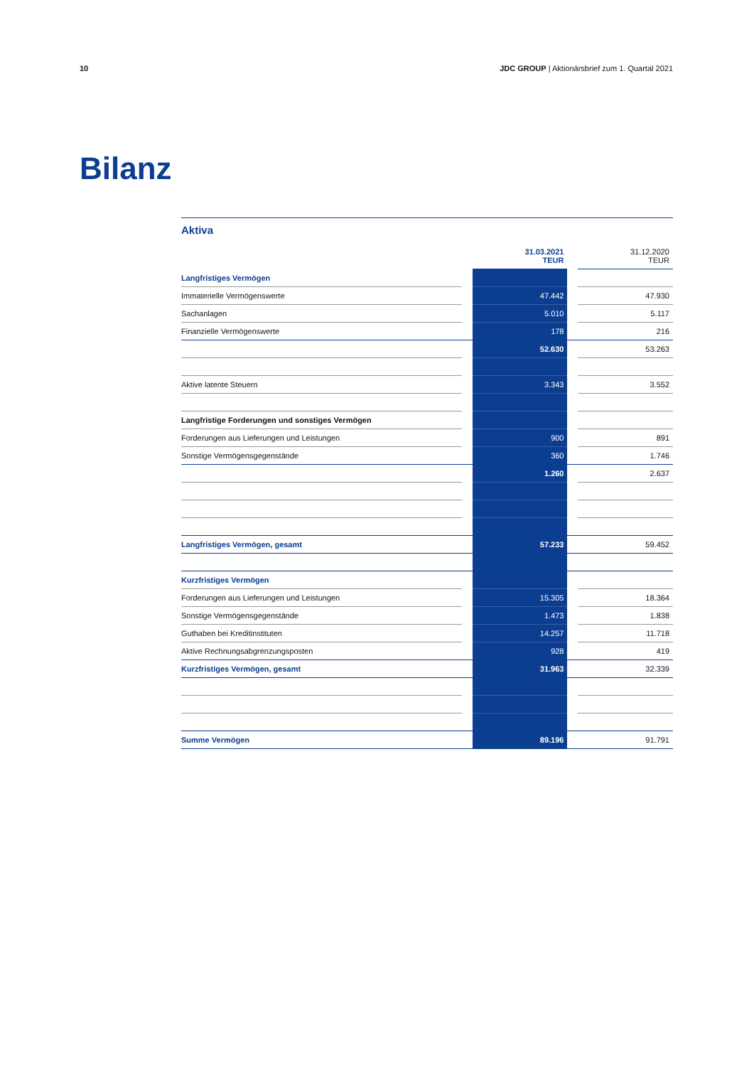10 JDC GROUP | Aktionärsbrief zum 1. Quartal 2021
Bilanz
Aktiva
| | | 31.03.2021 TEUR | | 31.12.2020 TEUR |
| --- | --- | --- | --- | --- |
| Langfristiges Vermögen | | | | |
| Immaterielle Vermögenswerte | | 47.442 | | 47.930 |
| Sachanlagen | | 5.010 | | 5.117 |
| Finanzielle Vermögenswerte | | 178 | | 216 |
| | | 52.630 | | 53.263 |
| Aktive latente Steuern | | 3.343 | | 3.552 |
| Langfristige Forderungen und sonstiges Vermögen | | | | |
| Forderungen aus Lieferungen und Leistungen | | 900 | | 891 |
| Sonstige Vermögensgegenstände | | 360 | | 1.746 |
| | | 1.260 | | 2.637 |
| Langfristiges Vermögen, gesamt | | 57.233 | | 59.452 |
| Kurzfristiges Vermögen | | | | |
| Forderungen aus Lieferungen und Leistungen | | 15.305 | | 18.364 |
| Sonstige Vermögensgegenstände | | 1.473 | | 1.838 |
| Guthaben bei Kreditinstituten | | 14.257 | | 11.718 |
| Aktive Rechnungsabgrenzungsposten | | 928 | | 419 |
| Kurzfristiges Vermögen, gesamt | | 31.963 | | 32.339 |
| Summe Vermögen | | 89.196 | | 91.791 |